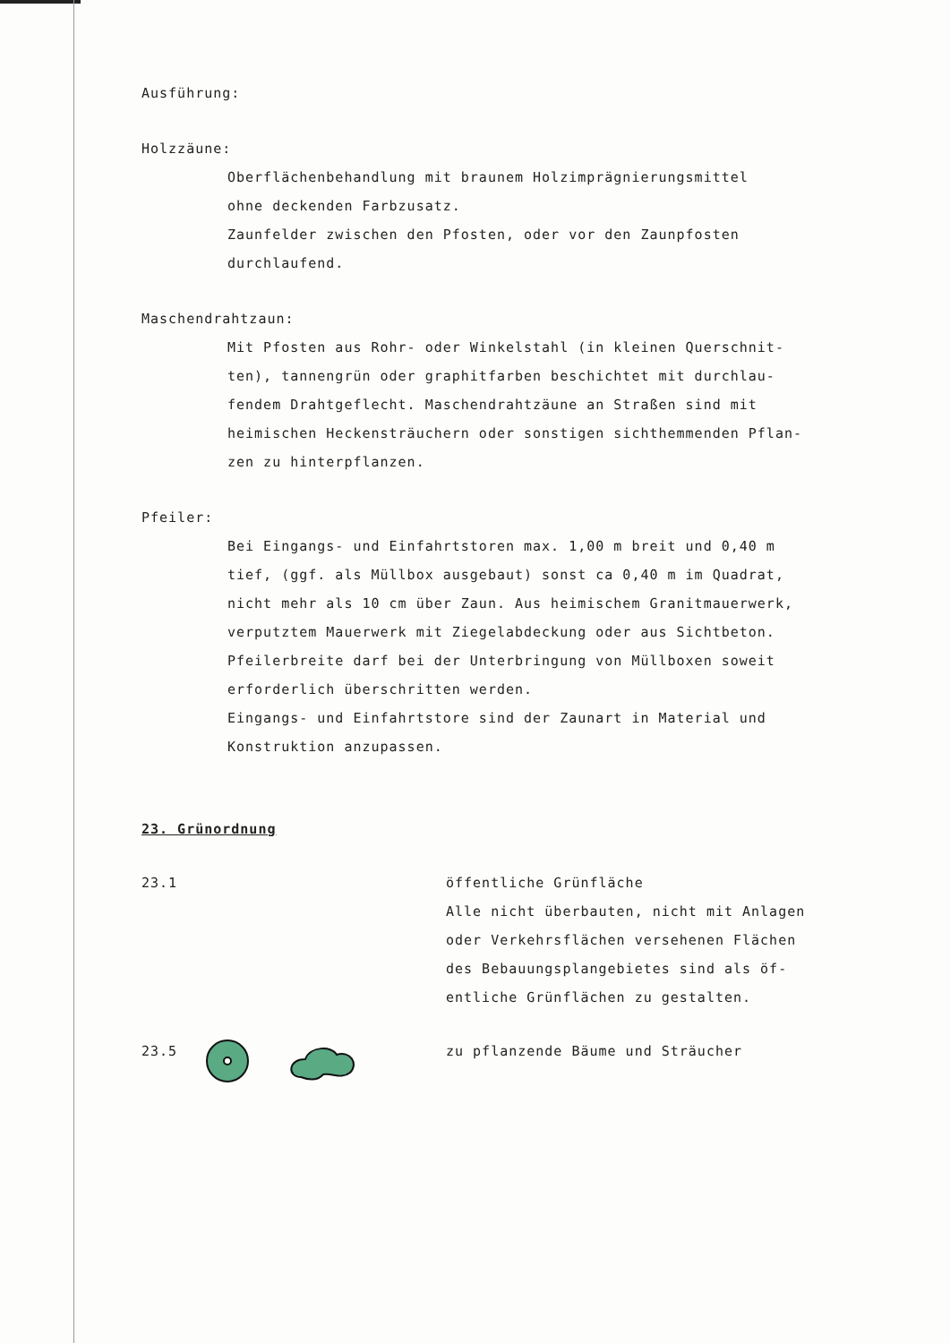Ausführung:
Holzzäune:
Oberflächenbehandlung mit braunem Holzimprägnierungsmittel
ohne deckenden Farbzusatz.
Zaunfelder zwischen den Pfosten, oder vor den Zaunpfosten
durchlaufend.
Maschendrahtzaun:
Mit Pfosten aus Rohr- oder Winkelstahl (in kleinen Querschnit-
ten), tannengrün oder graphitfarben beschichtet mit durchlau-
fendem Drahtgeflecht. Maschendrahtzäune an Straßen sind mit
heimischen Heckensträuchern oder sonstigen sichthemmenden Pflan-
zen zu hinterpflanzen.
Pfeiler:
Bei Eingangs- und Einfahrtstoren max. 1,00 m breit und 0,40 m
tief, (ggf. als Müllbox ausgebaut) sonst ca 0,40 m im Quadrat,
nicht mehr als 10 cm über Zaun. Aus heimischem Granitmauerwerk,
verputztem Mauerwerk mit Ziegelabdeckung oder aus Sichtbeton.
Pfeilerbreite darf bei der Unterbringung von Müllboxen soweit
erforderlich überschritten werden.
Eingangs- und Einfahrtstore sind der Zaunart in Material und
Konstruktion anzupassen.
23. Grünordnung
23.1 öffentliche Grünfläche
Alle nicht überbauten, nicht mit Anlagen
oder Verkehrsflächen versehenen Flächen
des Bebauungsplangebietes sind als öf-
entliche Grünflächen zu gestalten.
23.5 zu pflanzende Bäume und Sträucher